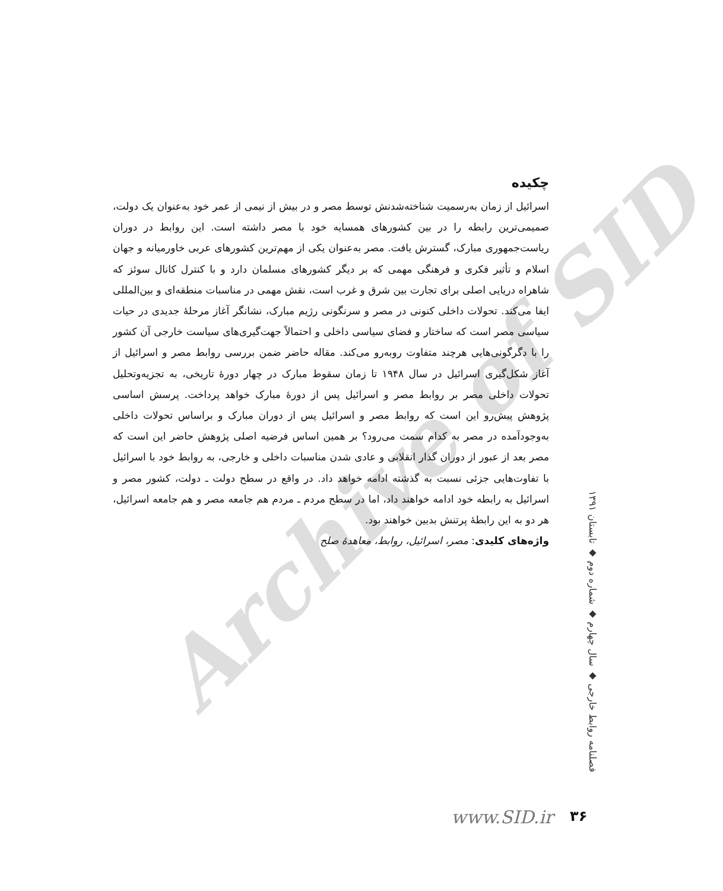Archive of SID
چکیده
اسرائیل از زمان به‌رسمیت شناخته‌شدنش توسط مصر و در بیش از نیمی از عمر خود به‌عنوان یک دولت، صمیمی‌ترین رابطه را در بین کشورهای همسایه خود با مصر داشته است. این روابط در دوران ریاست‌جمهوری مبارک، گسترش یافت. مصر به‌عنوان یکی از مهم‌ترین کشورهای عربی خاورمیانه و جهان اسلام و تأثیر فکری و فرهنگی مهمی که بر دیگر کشورهای مسلمان دارد و با کنترل کانال سوئز که شاهراه دریایی اصلی برای تجارت بین شرق و غرب است، نقش مهمی در مناسبات منطقه‌ای و بین‌المللی ایفا می‌کند. تحولات داخلی کنونی در مصر و سرنگونی رژیم مبارک، نشانگر آغاز مرحلۀ جدیدی در حیات سیاسی مصر است که ساختار و فضای سیاسی داخلی و احتمالاً جهت‌گیری‌های سیاست خارجی آن کشور را با دگرگونی‌هایی هرچند متفاوت روبه‌رو می‌کند. مقاله حاضر ضمن بررسی روابط مصر و اسرائیل از آغاز شکل‌گیری اسرائیل در سال ۱۹۴۸ تا زمان سقوط مبارک در چهار دورۀ تاریخی، به تجزیه‌وتحلیل تحولات داخلی مصر بر روابط مصر و اسرائیل پس از دورۀ مبارک خواهد پرداخت. پرسش اساسی پژوهش پیش‌رو این است که روابط مصر و اسرائیل پس از دوران مبارک و براساس تحولات داخلی به‌وجودآمده در مصر به کدام سمت می‌رود؟ بر همین اساس فرضیه اصلی پژوهش حاضر این است که مصر بعد از عبور از دوران گذار انقلابی و عادی شدن مناسبات داخلی و خارجی، به روابط خود با اسرائیل با تفاوت‌هایی جزئی نسبت به گذشته ادامه خواهد داد. در واقع در سطح دولت ـ دولت، کشور مصر و اسرائیل به رابطه خود ادامه خواهند داد، اما در سطح مردم ـ مردم هم جامعه مصر و هم جامعه اسرائیل، هر دو به این رابطۀ پرتنش بدبین خواهند بود.
واژه‌های کلیدی: مصر، اسرائیل، روابط، معاهدۀ صلح
فصلنامه روابط خارجی ◆ سال چهارم ◆ شماره دوم ◆ تابستان ۱۳۹۱
www.SID.ir ۳۶